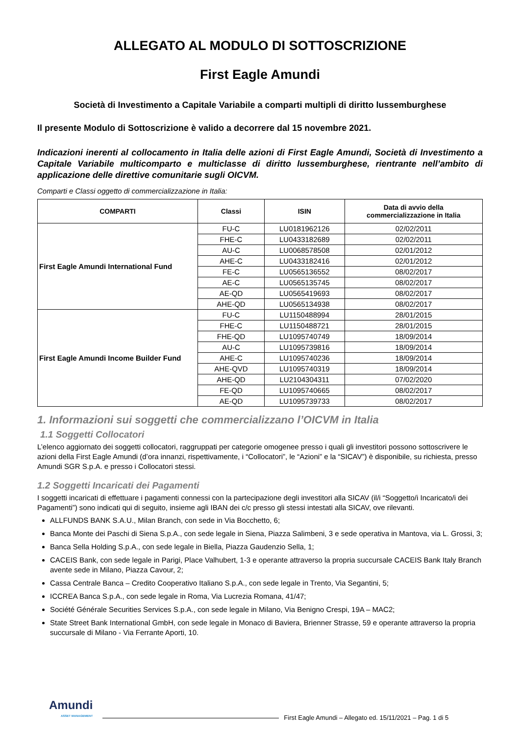ALLEGATO AL MODULO DI SOTTOSCRIZIONE
First Eagle Amundi
Società di Investimento a Capitale Variabile a comparti multipli di diritto lussemburghese
Il presente Modulo di Sottoscrizione è valido a decorrere dal 15 novembre 2021.
Indicazioni inerenti al collocamento in Italia delle azioni di First Eagle Amundi, Società di Investimento a Capitale Variabile multicomparto e multiclasse di diritto lussemburghese, rientrante nell’ambito di applicazione delle direttive comunitarie sugli OICVM.
Comparti e Classi oggetto di commercializzazione in Italia:
| COMPARTI | Classi | ISIN | Data di avvio della commercializzazione in Italia |
| --- | --- | --- | --- |
| First Eagle Amundi International Fund | FU-C | LU0181962126 | 02/02/2011 |
| | FHE-C | LU0433182689 | 02/02/2011 |
| | AU-C | LU0068578508 | 02/01/2012 |
| | AHE-C | LU0433182416 | 02/01/2012 |
| | FE-C | LU0565136552 | 08/02/2017 |
| | AE-C | LU0565135745 | 08/02/2017 |
| | AE-QD | LU0565419693 | 08/02/2017 |
| | AHE-QD | LU0565134938 | 08/02/2017 |
| First Eagle Amundi Income Builder Fund | FU-C | LU1150488994 | 28/01/2015 |
| | FHE-C | LU1150488721 | 28/01/2015 |
| | FHE-QD | LU1095740749 | 18/09/2014 |
| | AU-C | LU1095739816 | 18/09/2014 |
| | AHE-C | LU1095740236 | 18/09/2014 |
| | AHE-QVD | LU1095740319 | 18/09/2014 |
| | AHE-QD | LU2104304311 | 07/02/2020 |
| | FE-QD | LU1095740665 | 08/02/2017 |
| | AE-QD | LU1095739733 | 08/02/2017 |
1. Informazioni sui soggetti che commercializzano l’OICVM in Italia
1.1 Soggetti Collocatori
L’elenco aggiornato dei soggetti collocatori, raggruppati per categorie omogenee presso i quali gli investitori possono sottoscrivere le azioni della First Eagle Amundi (d’ora innanzi, rispettivamente, i “Collocatori”, le “Azioni” e la “SICAV”) è disponibile, su richiesta, presso Amundi SGR S.p.A. e presso i Collocatori stessi.
1.2 Soggetti Incaricati dei Pagamenti
I soggetti incaricati di effettuare i pagamenti connessi con la partecipazione degli investitori alla SICAV (il/i “Soggetto/i Incaricato/i dei Pagamenti”) sono indicati qui di seguito, insieme agli IBAN dei c/c presso gli stessi intestati alla SICAV, ove rilevanti.
ALLFUNDS BANK S.A.U., Milan Branch, con sede in Via Bocchetto, 6;
Banca Monte dei Paschi di Siena S.p.A., con sede legale in Siena, Piazza Salimbeni, 3 e sede operativa in Mantova, via L. Grossi, 3;
Banca Sella Holding S.p.A., con sede legale in Biella, Piazza Gaudenzio Sella, 1;
CACEIS Bank, con sede legale in Parigi, Place Valhubert, 1-3 e operante attraverso la propria succursale CACEIS Bank Italy Branch avente sede in Milano, Piazza Cavour, 2;
Cassa Centrale Banca – Credito Cooperativo Italiano S.p.A., con sede legale in Trento, Via Segantini, 5;
ICCREA Banca S.p.A., con sede legale in Roma, Via Lucrezia Romana, 41/47;
Société Générale Securities Services S.p.A., con sede legale in Milano, Via Benigno Crespi, 19A – MAC2;
State Street Bank International GmbH, con sede legale in Monaco di Baviera, Brienner Strasse, 59 e operante attraverso la propria succursale di Milano - Via Ferrante Aporti, 10.
Amundi
ASSET MANAGEMENT
First Eagle Amundi – Allegato ed. 15/11/2021 – Pag. 1 di 5